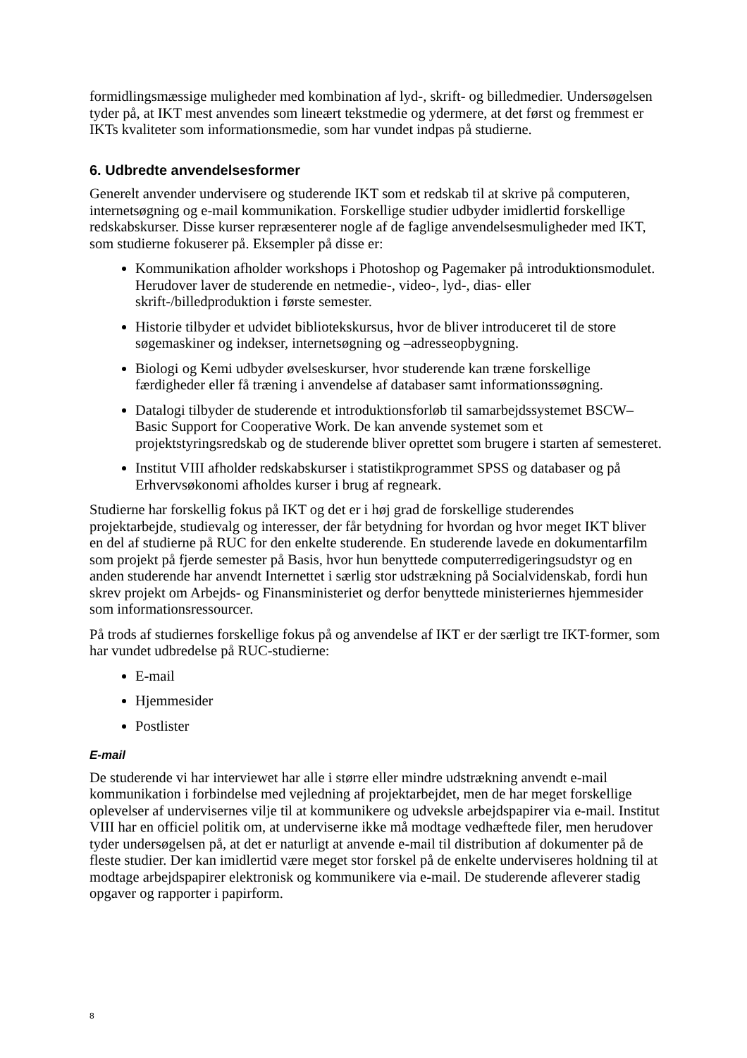formidlingsmæssige muligheder med kombination af lyd-, skrift- og billedmedier. Undersøgelsen tyder på, at IKT mest anvendes som lineært tekstmedie og ydermere, at det først og fremmest er IKTs kvaliteter som informationsmedie, som har vundet indpas på studierne.
6. Udbredte anvendelsesformer
Generelt anvender undervisere og studerende IKT som et redskab til at skrive på computeren, internetsøgning og e-mail kommunikation. Forskellige studier udbyder imidlertid forskellige redskabskurser. Disse kurser repræsenterer nogle af de faglige anvendelsesmuligheder med IKT, som studierne fokuserer på. Eksempler på disse er:
Kommunikation afholder workshops i Photoshop og Pagemaker på introduktionsmodulet. Herudover laver de studerende en netmedie-, video-, lyd-, dias- eller skrift-/billedproduktion i første semester.
Historie tilbyder et udvidet bibliotekskursus, hvor de bliver introduceret til de store søgemaskiner og indekser, internetsøgning og –adresseopbygning.
Biologi og Kemi udbyder øvelseskurser, hvor studerende kan træne forskellige færdigheder eller få træning i anvendelse af databaser samt informationssøgning.
Datalogi tilbyder de studerende et introduktionsforløb til samarbejdssystemet BSCW–Basic Support for Cooperative Work. De kan anvende systemet som et projektstyringsredskab og de studerende bliver oprettet som brugere i starten af semesteret.
Institut VIII afholder redskabskurser i statistikprogrammet SPSS og databaser og på Erhvervsøkonomi afholdes kurser i brug af regneark.
Studierne har forskellig fokus på IKT og det er i høj grad de forskellige studerendes projektarbejde, studievalg og interesser, der får betydning for hvordan og hvor meget IKT bliver en del af studierne på RUC for den enkelte studerende. En studerende lavede en dokumentarfilm som projekt på fjerde semester på Basis, hvor hun benyttede computerredigeringsudstyr og en anden studerende har anvendt Internettet i særlig stor udstrækning på Socialvidenskab, fordi hun skrev projekt om Arbejds- og Finansministeriet og derfor benyttede ministeriernes hjemmesider som informationsressourcer.
På trods af studiernes forskellige fokus på og anvendelse af IKT er der særligt tre IKT-former, som har vundet udbredelse på RUC-studierne:
E-mail
Hjemmesider
Postlister
E-mail
De studerende vi har interviewet har alle i større eller mindre udstrækning anvendt e-mail kommunikation i forbindelse med vejledning af projektarbejdet, men de har meget forskellige oplevelser af undervisernes vilje til at kommunikere og udveksle arbejdspapirer via e-mail. Institut VIII har en officiel politik om, at underviserne ikke må modtage vedhæftede filer, men herudover tyder undersøgelsen på, at det er naturligt at anvende e-mail til distribution af dokumenter på de fleste studier. Der kan imidlertid være meget stor forskel på de enkelte underviseres holdning til at modtage arbejdspapirer elektronisk og kommunikere via e-mail. De studerende afleverer stadig opgaver og rapporter i papirform.
8